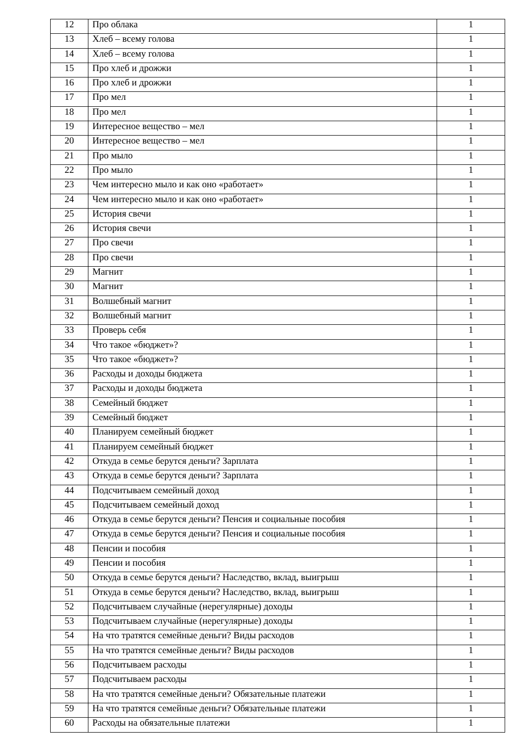| 12 | Про облака | 1 |
| 13 | Хлеб – всему голова | 1 |
| 14 | Хлеб – всему голова | 1 |
| 15 | Про хлеб и дрожжи | 1 |
| 16 | Про хлеб и дрожжи | 1 |
| 17 | Про мел | 1 |
| 18 | Про мел | 1 |
| 19 | Интересное вещество – мел | 1 |
| 20 | Интересное вещество – мел | 1 |
| 21 | Про мыло | 1 |
| 22 | Про мыло | 1 |
| 23 | Чем интересно мыло и как оно «работает» | 1 |
| 24 | Чем интересно мыло и как оно «работает» | 1 |
| 25 | История свечи | 1 |
| 26 | История свечи | 1 |
| 27 | Про свечи | 1 |
| 28 | Про свечи | 1 |
| 29 | Магнит | 1 |
| 30 | Магнит | 1 |
| 31 | Волшебный магнит | 1 |
| 32 | Волшебный магнит | 1 |
| 33 | Проверь себя | 1 |
| 34 | Что такое «бюджет»? | 1 |
| 35 | Что такое «бюджет»? | 1 |
| 36 | Расходы и доходы бюджета | 1 |
| 37 | Расходы и доходы бюджета | 1 |
| 38 | Семейный бюджет | 1 |
| 39 | Семейный бюджет | 1 |
| 40 | Планируем семейный бюджет | 1 |
| 41 | Планируем семейный бюджет | 1 |
| 42 | Откуда в семье берутся деньги? Зарплата | 1 |
| 43 | Откуда в семье берутся деньги? Зарплата | 1 |
| 44 | Подсчитываем семейный доход | 1 |
| 45 | Подсчитываем семейный доход | 1 |
| 46 | Откуда в семье берутся деньги? Пенсия и социальные пособия | 1 |
| 47 | Откуда в семье берутся деньги? Пенсия и социальные пособия | 1 |
| 48 | Пенсии и пособия | 1 |
| 49 | Пенсии и пособия | 1 |
| 50 | Откуда в семье берутся деньги? Наследство, вклад, выигрыш | 1 |
| 51 | Откуда в семье берутся деньги? Наследство, вклад, выигрыш | 1 |
| 52 | Подсчитываем случайные (нерегулярные) доходы | 1 |
| 53 | Подсчитываем случайные (нерегулярные) доходы | 1 |
| 54 | На что тратятся семейные деньги? Виды расходов | 1 |
| 55 | На что тратятся семейные деньги? Виды расходов | 1 |
| 56 | Подсчитываем расходы | 1 |
| 57 | Подсчитываем расходы | 1 |
| 58 | На что тратятся семейные деньги? Обязательные платежи | 1 |
| 59 | На что тратятся семейные деньги? Обязательные платежи | 1 |
| 60 | Расходы на обязательные платежи | 1 |